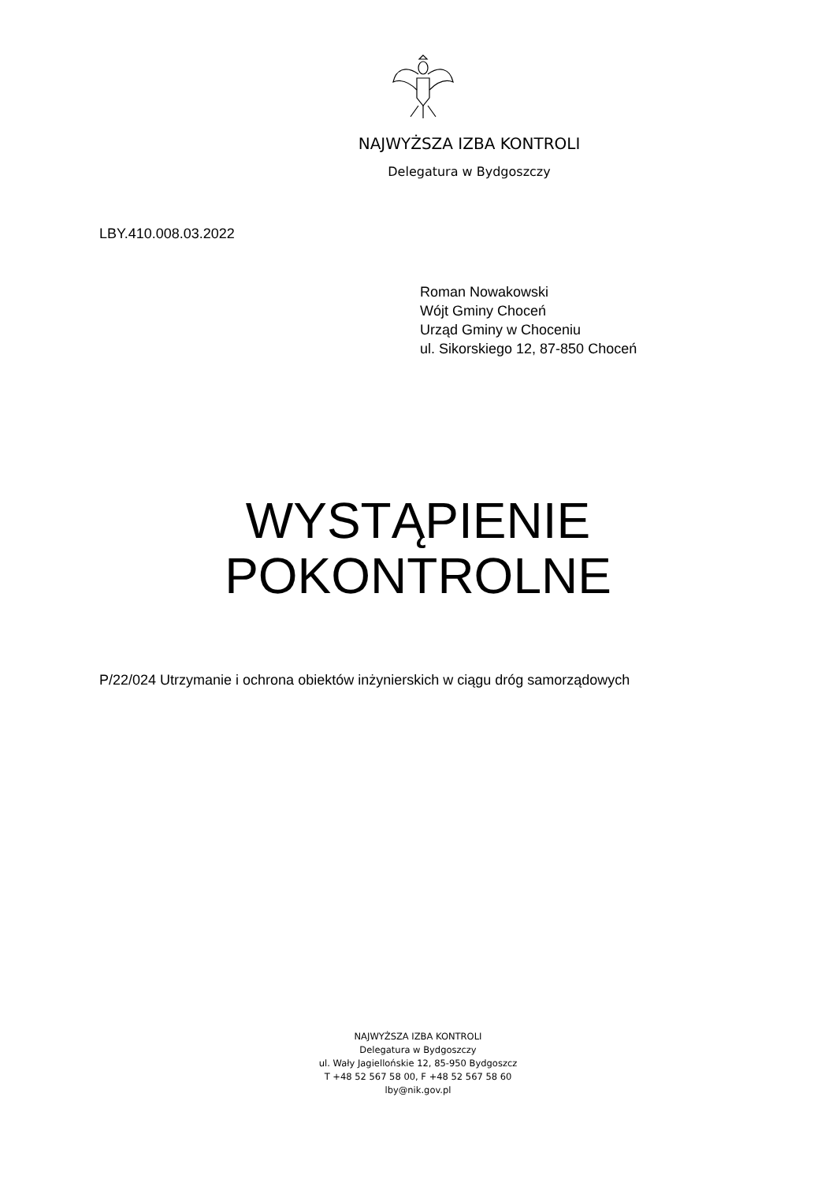NAJWYŻSZA IZBA KONTROLI
Delegatura w Bydgoszczy
LBY.410.008.03.2022
Roman Nowakowski
Wójt Gminy Choceń
Urząd Gminy w Choceniu
ul. Sikorskiego 12, 87-850 Choceń
WYSTĄPIENIE
POKONTROLNE
P/22/024 Utrzymanie i ochrona obiektów inżynierskich w ciągu dróg samorządowych
NAJWYŻSZA IZBA KONTROLI
Delegatura w Bydgoszczy
ul. Wały Jagiellońskie 12, 85-950 Bydgoszcz
T +48 52 567 58 00, F +48 52 567 58 60
lby@nik.gov.pl